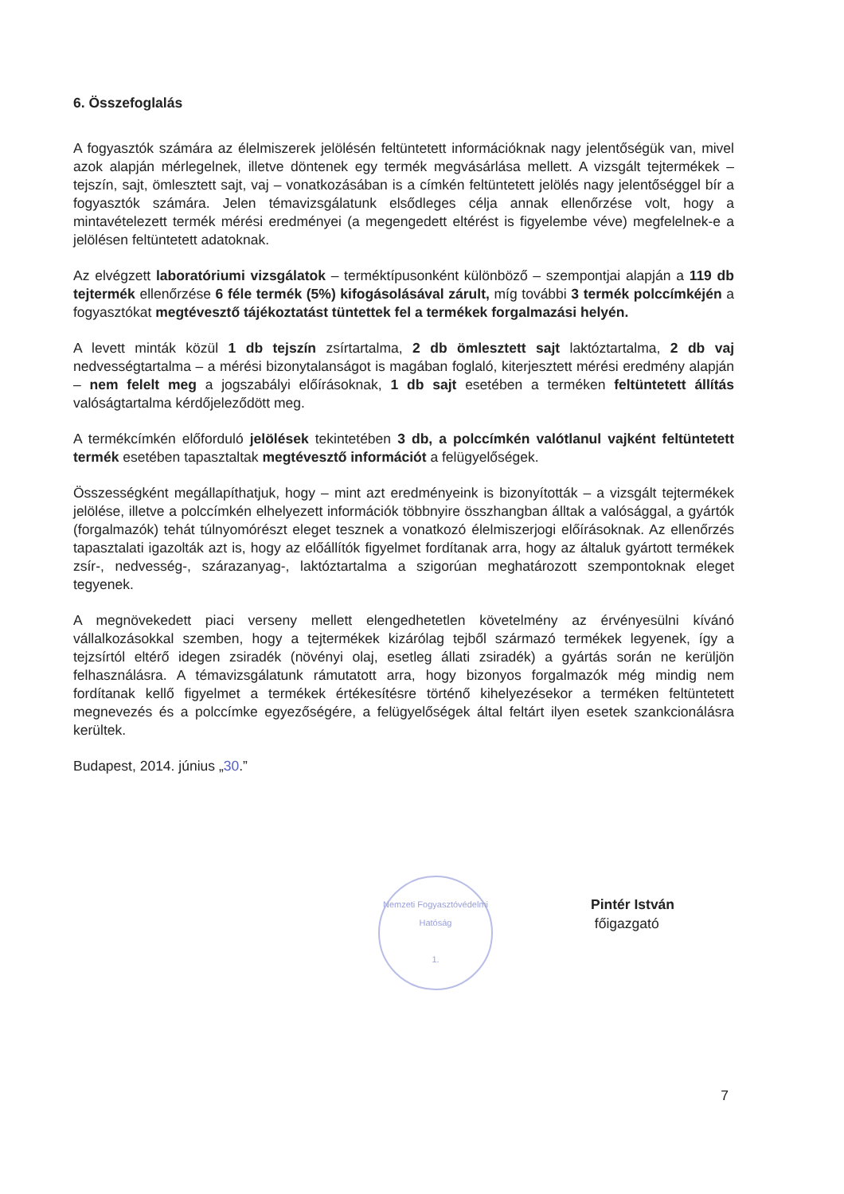6. Összefoglalás
A fogyasztók számára az élelmiszerek jelölésén feltüntetett információknak nagy jelentőségük van, mivel azok alapján mérlegelnek, illetve döntenek egy termék megvásárlása mellett. A vizsgált tejtermékek – tejszín, sajt, ömlesztett sajt, vaj – vonatkozásában is a címkén feltüntetett jelölés nagy jelentőséggel bír a fogyasztók számára. Jelen témavizsgálatunk elsődleges célja annak ellenőrzése volt, hogy a mintavételezett termék mérési eredményei (a megengedett eltérést is figyelembe véve) megfelelnek-e a jelölésen feltüntetett adatoknak.
Az elvégzett laboratóriumi vizsgálatok – terméktípusonként különböző – szempontjai alapján a 119 db tejtermék ellenőrzése 6 féle termék (5%) kifogásolásával zárult, míg további 3 termék polccímkéjén a fogyasztókat megtévesztő tájékoztatást tüntettek fel a termékek forgalmazási helyén.
A levett minták közül 1 db tejszín zsírtartalma, 2 db ömlesztett sajt laktóztartalma, 2 db vaj nedvességtartalma – a mérési bizonytalanságot is magában foglaló, kiterjesztett mérési eredmény alapján – nem felelt meg a jogszabályi előírásoknak, 1 db sajt esetében a terméken feltüntetett állítás valóságtartalma kérdőjeleződött meg.
A termékcímkén előforduló jelölések tekintetében 3 db, a polccímkén valótlanul vajként feltüntetett termék esetében tapasztaltak megtévesztő információt a felügyelőségek.
Összességként megállapíthatjuk, hogy – mint azt eredményeink is bizonyították – a vizsgált tejtermékek jelölése, illetve a polccímkén elhelyezett információk többnyire összhangban álltak a valósággal, a gyártók (forgalmazók) tehát túlnyomórészt eleget tesznek a vonatkozó élelmiszerjogi előírásoknak. Az ellenőrzés tapasztalati igazolták azt is, hogy az előállítók figyelmet fordítanak arra, hogy az általuk gyártott termékek zsír-, nedvesség-, szárazanyag-, laktóztartalma a szigorúan meghatározott szempontoknak eleget tegyenek.
A megnövekedett piaci verseny mellett elengedhetetlen követelmény az érvényesülni kívánó vállalkozásokkal szemben, hogy a tejtermékek kizárólag tejből származó termékek legyenek, így a tejzsírtól eltérő idegen zsiradék (növényi olaj, esetleg állati zsiradék) a gyártás során ne kerüljön felhasználásra. A témavizsgálatunk rámutatott arra, hogy bizonyos forgalmazók még mindig nem fordítanak kellő figyelmet a termékek értékesítésre történő kihelyezésekor a terméken feltüntetett megnevezés és a polccímke egyezőségére, a felügyelőségek által feltárt ilyen esetek szankcionálásra kerültek.
Budapest, 2014. június „30.”
Pintér István
főigazgató
Nemzeti Fogyasztóvédelmi Hatóság
1.
7